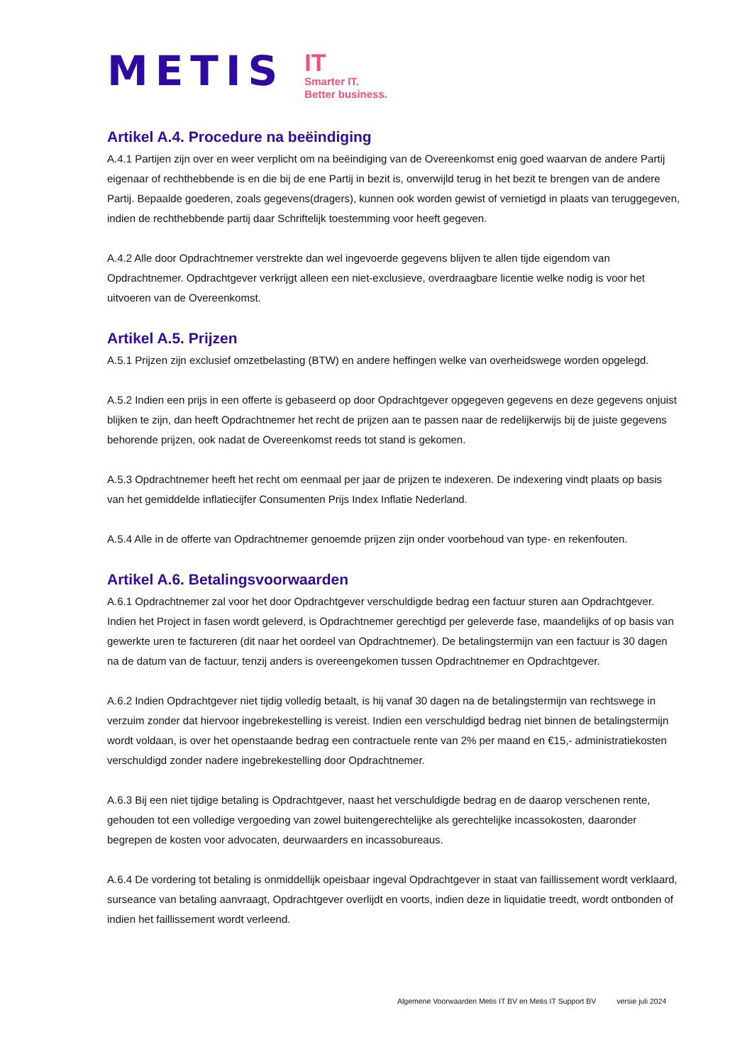METIS
IT
Smarter IT.
Better business.
Artikel A.4. Procedure na beëindiging
A.4.1 Partijen zijn over en weer verplicht om na beëindiging van de Overeenkomst enig goed waarvan de andere Partij eigenaar of rechthebbende is en die bij de ene Partij in bezit is, onverwijld terug in het bezit te brengen van de andere Partij. Bepaalde goederen, zoals gegevens(dragers), kunnen ook worden gewist of vernietigd in plaats van teruggegeven, indien de rechthebbende partij daar Schriftelijk toestemming voor heeft gegeven.
A.4.2 Alle door Opdrachtnemer verstrekte dan wel ingevoerde gegevens blijven te allen tijde eigendom van Opdrachtnemer. Opdrachtgever verkrijgt alleen een niet-exclusieve, overdraagbare licentie welke nodig is voor het uitvoeren van de Overeenkomst.
Artikel A.5. Prijzen
A.5.1 Prijzen zijn exclusief omzetbelasting (BTW) en andere heffingen welke van overheidswege worden opgelegd.
A.5.2 Indien een prijs in een offerte is gebaseerd op door Opdrachtgever opgegeven gegevens en deze gegevens onjuist blijken te zijn, dan heeft Opdrachtnemer het recht de prijzen aan te passen naar de redelijkerwijs bij de juiste gegevens behorende prijzen, ook nadat de Overeenkomst reeds tot stand is gekomen.
A.5.3 Opdrachtnemer heeft het recht om eenmaal per jaar de prijzen te indexeren. De indexering vindt plaats op basis van het gemiddelde inflatiecijfer Consumenten Prijs Index Inflatie Nederland.
A.5.4 Alle in de offerte van Opdrachtnemer genoemde prijzen zijn onder voorbehoud van type- en rekenfouten.
Artikel A.6. Betalingsvoorwaarden
A.6.1 Opdrachtnemer zal voor het door Opdrachtgever verschuldigde bedrag een factuur sturen aan Opdrachtgever. Indien het Project in fasen wordt geleverd, is Opdrachtnemer gerechtigd per geleverde fase, maandelijks of op basis van gewerkte uren te factureren (dit naar het oordeel van Opdrachtnemer). De betalingstermijn van een factuur is 30 dagen na de datum van de factuur, tenzij anders is overeengekomen tussen Opdrachtnemer en Opdrachtgever.
A.6.2 Indien Opdrachtgever niet tijdig volledig betaalt, is hij vanaf 30 dagen na de betalingstermijn van rechtswege in verzuim zonder dat hiervoor ingebrekestelling is vereist. Indien een verschuldigd bedrag niet binnen de betalingstermijn wordt voldaan, is over het openstaande bedrag een contractuele rente van 2% per maand en €15,- administratiekosten verschuldigd zonder nadere ingebrekestelling door Opdrachtnemer.
A.6.3 Bij een niet tijdige betaling is Opdrachtgever, naast het verschuldigde bedrag en de daarop verschenen rente, gehouden tot een volledige vergoeding van zowel buitengerechtelijke als gerechtelijke incassokosten, daaronder begrepen de kosten voor advocaten, deurwaarders en incassobureaus.
A.6.4 De vordering tot betaling is onmiddellijk opeisbaar ingeval Opdrachtgever in staat van faillissement wordt verklaard, surseance van betaling aanvraagt, Opdrachtgever overlijdt en voorts, indien deze in liquidatie treedt, wordt ontbonden of indien het faillissement wordt verleend.
Algemene Voorwaarden Metis IT BV en Metis IT Support BV versie juli 2024